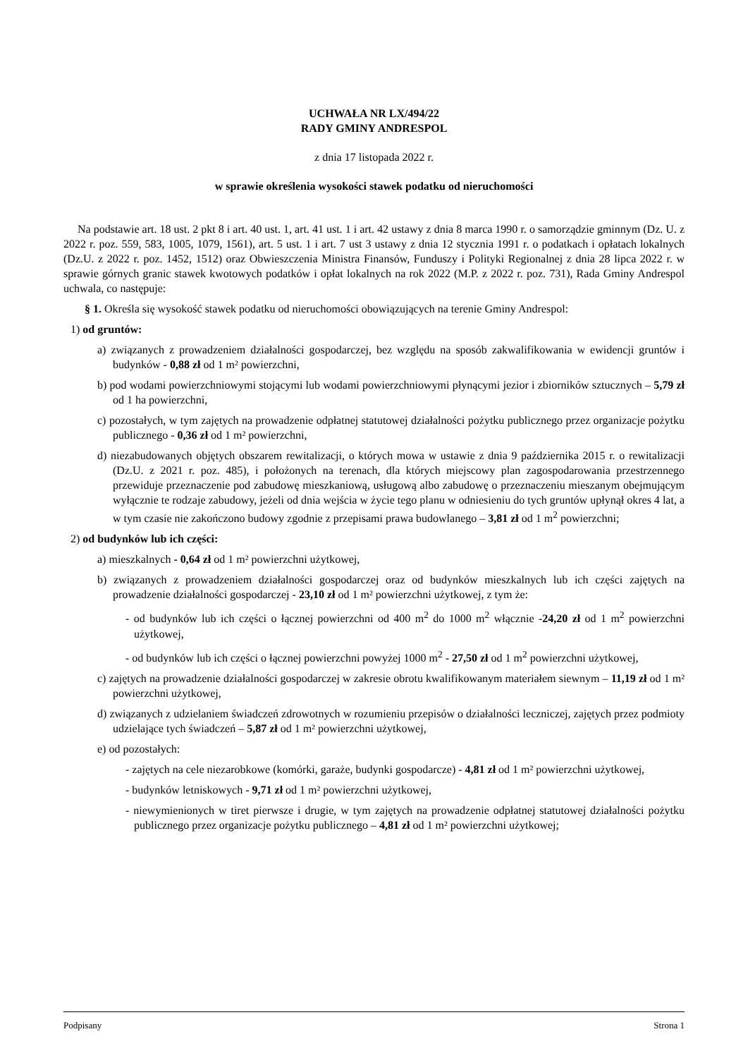UCHWAŁA NR LX/494/22
RADY GMINY ANDRESPOL
z dnia 17 listopada 2022 r.
w sprawie określenia wysokości stawek podatku od nieruchomości
Na podstawie art. 18 ust. 2 pkt 8 i art. 40 ust. 1, art. 41 ust. 1 i art. 42 ustawy z dnia 8 marca 1990 r. o samorządzie gminnym (Dz. U. z 2022 r. poz. 559, 583, 1005, 1079, 1561), art. 5 ust. 1 i art. 7 ust 3 ustawy z dnia 12 stycznia 1991 r. o podatkach i opłatach lokalnych (Dz.U. z 2022 r. poz. 1452, 1512) oraz Obwieszczenia Ministra Finansów, Funduszy i Polityki Regionalnej z dnia 28 lipca 2022 r. w sprawie górnych granic stawek kwotowych podatków i opłat lokalnych na rok 2022 (M.P. z 2022 r. poz. 731), Rada Gminy Andrespol uchwala, co następuje:
§ 1. Określa się wysokość stawek podatku od nieruchomości obowiązujących na terenie Gminy Andrespol:
1) od gruntów:
a) związanych z prowadzeniem działalności gospodarczej, bez względu na sposób zakwalifikowania w ewidencji gruntów i budynków - 0,88 zł od 1 m² powierzchni,
b) pod wodami powierzchniowymi stojącymi lub wodami powierzchniowymi płynącymi jezior i zbiorników sztucznych – 5,79 zł od 1 ha powierzchni,
c) pozostałych, w tym zajętych na prowadzenie odpłatnej statutowej działalności pożytku publicznego przez organizacje pożytku publicznego - 0,36 zł od 1 m² powierzchni,
d) niezabudowanych objętych obszarem rewitalizacji, o których mowa w ustawie z dnia 9 października 2015 r. o rewitalizacji (Dz.U. z 2021 r. poz. 485), i położonych na terenach, dla których miejscowy plan zagospodarowania przestrzennego przewiduje przeznaczenie pod zabudowę mieszkaniową, usługową albo zabudowę o przeznaczeniu mieszanym obejmującym wyłącznie te rodzaje zabudowy, jeżeli od dnia wejścia w życie tego planu w odniesieniu do tych gruntów upłynął okres 4 lat, a w tym czasie nie zakończono budowy zgodnie z przepisami prawa budowlanego – 3,81 zł od 1 m<sup>2</sup> powierzchni;
2) od budynków lub ich części:
a) mieszkalnych - 0,64 zł od 1 m² powierzchni użytkowej,
b) związanych z prowadzeniem działalności gospodarczej oraz od budynków mieszkalnych lub ich części zajętych na prowadzenie działalności gospodarczej - 23,10 zł od 1 m² powierzchni użytkowej, z tym że:
- od budynków lub ich części o łącznej powierzchni od 400 m<sup>2</sup> do 1000 m<sup>2</sup> włącznie -24,20 zł od 1 m<sup>2</sup> powierzchni użytkowej,
- od budynków lub ich części o łącznej powierzchni powyżej 1000 m<sup>2</sup> - 27,50 zł od 1 m<sup>2</sup> powierzchni użytkowej,
c) zajętych na prowadzenie działalności gospodarczej w zakresie obrotu kwalifikowanym materiałem siewnym – 11,19 zł od 1 m² powierzchni użytkowej,
d) związanych z udzielaniem świadczeń zdrowotnych w rozumieniu przepisów o działalności leczniczej, zajętych przez podmioty udzielające tych świadczeń – 5,87 zł od 1 m² powierzchni użytkowej,
e) od pozostałych:
- zajętych na cele niezarobkowe (komórki, garaże, budynki gospodarcze) - 4,81 zł od 1 m² powierzchni użytkowej,
- budynków letniskowych - 9,71 zł od 1 m² powierzchni użytkowej,
- niewymienionych w tiret pierwsze i drugie, w tym zajętych na prowadzenie odpłatnej statutowej działalności pożytku publicznego przez organizacje pożytku publicznego – 4,81 zł od 1 m² powierzchni użytkowej;
Podpisany Strona 1